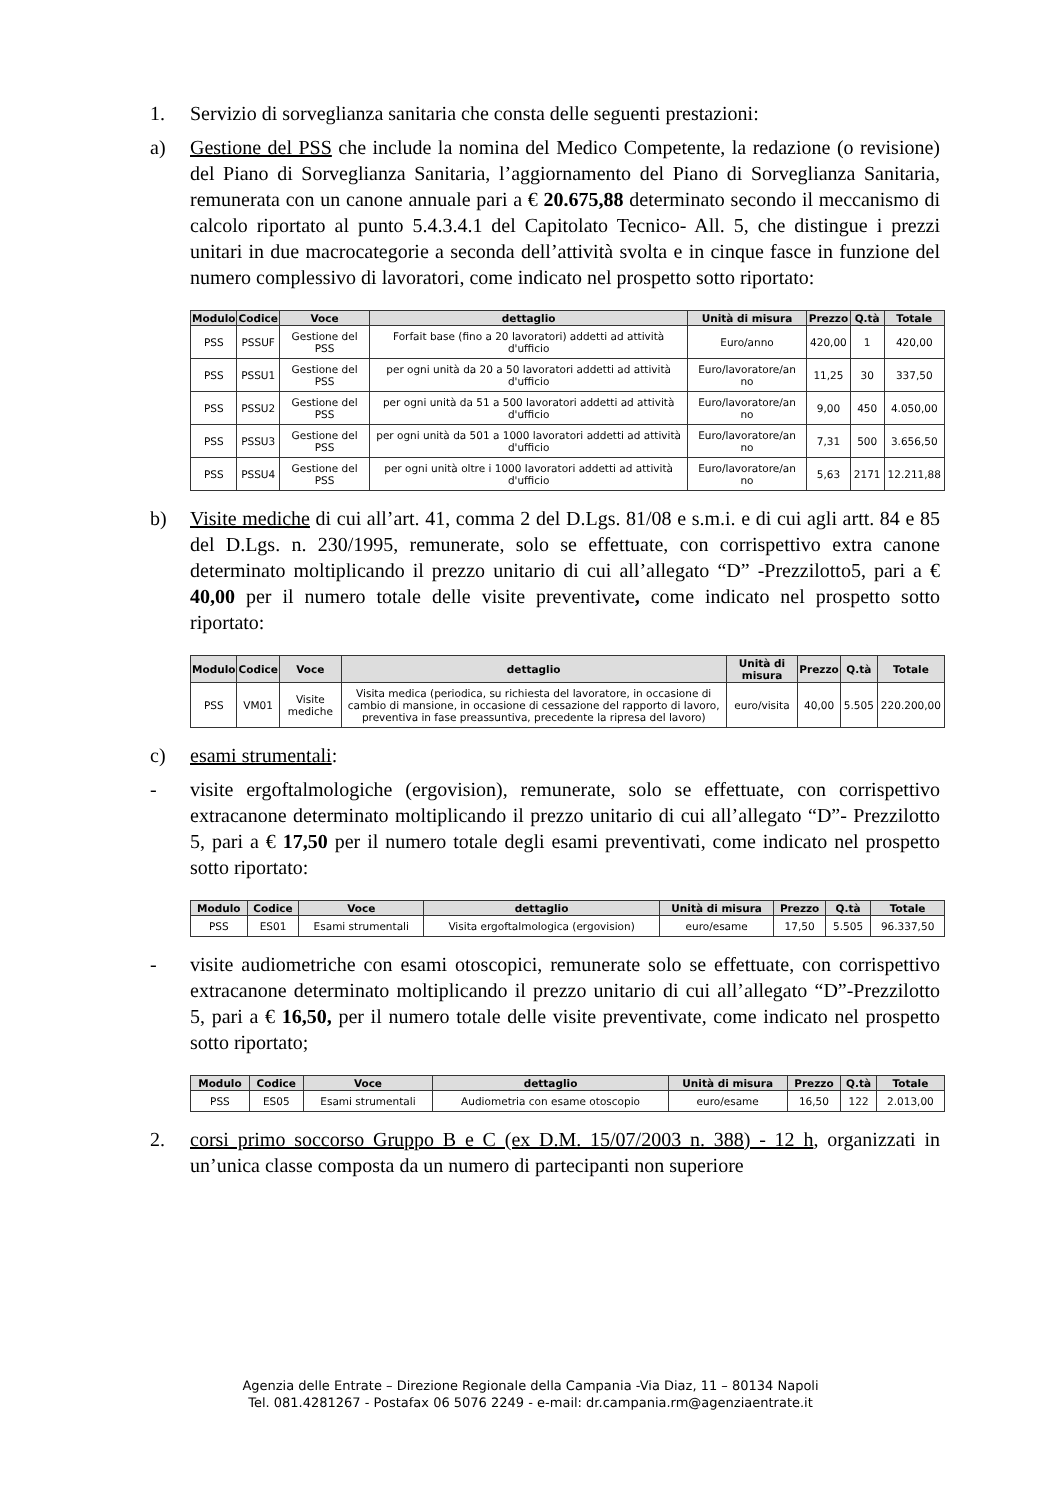1. Servizio di sorveglianza sanitaria che consta delle seguenti prestazioni:
a) Gestione del PSS che include la nomina del Medico Competente, la redazione (o revisione) del Piano di Sorveglianza Sanitaria, l’aggiornamento del Piano di Sorveglianza Sanitaria, remunerata con un canone annuale pari a € 20.675,88 determinato secondo il meccanismo di calcolo riportato al punto 5.4.3.4.1 del Capitolato Tecnico- All. 5, che distingue i prezzi unitari in due macrocategorie a seconda dell’attività svolta e in cinque fasce in funzione del numero complessivo di lavoratori, come indicato nel prospetto sotto riportato:
| Modulo | Codice | Voce | dettaglio | Unità di misura | Prezzo | Q.tà | Totale |
| --- | --- | --- | --- | --- | --- | --- | --- |
| PSS | PSSUF | Gestione del PSS | Forfait base (fino a 20 lavoratori) addetti ad attività d'ufficio | Euro/anno | 420,00 | 1 | 420,00 |
| PSS | PSSU1 | Gestione del PSS | per ogni unità da 20 a 50 lavoratori addetti ad attività d'ufficio | Euro/lavoratore/an no | 11,25 | 30 | 337,50 |
| PSS | PSSU2 | Gestione del PSS | per ogni unità da 51 a 500 lavoratori addetti ad attività d'ufficio | Euro/lavoratore/an no | 9,00 | 450 | 4.050,00 |
| PSS | PSSU3 | Gestione del PSS | per ogni unità da 501 a 1000 lavoratori addetti ad attività d'ufficio | Euro/lavoratore/an no | 7,31 | 500 | 3.656,50 |
| PSS | PSSU4 | Gestione del PSS | per ogni unità oltre i 1000 lavoratori addetti ad attività d'ufficio | Euro/lavoratore/an no | 5,63 | 2171 | 12.211,88 |
b) Visite mediche di cui all’art. 41, comma 2 del D.Lgs. 81/08 e s.m.i. e di cui agli artt. 84 e 85 del D.Lgs. n. 230/1995, remunerate, solo se effettuate, con corrispettivo extra canone determinato moltiplicando il prezzo unitario di cui all’allegato “D” -Prezzilotto5, pari a € 40,00 per il numero totale delle visite preventivate, come indicato nel prospetto sotto riportato:
| Modulo | Codice | Voce | dettaglio | Unità di misura | Prezzo | Q.tà | Totale |
| --- | --- | --- | --- | --- | --- | --- | --- |
| PSS | VM01 | Visite mediche | Visita medica (periodica, su richiesta del lavoratore, in occasione di cambio di mansione, in occasione di cessazione del rapporto di lavoro, preventiva in fase preassuntiva, precedente la ripresa del lavoro) | euro/visita | 40,00 | 5.505 | 220.200,00 |
c) esami strumentali:
- visite ergoftalmologiche (ergovision), remunerate, solo se effettuate, con corrispettivo extracanone determinato moltiplicando il prezzo unitario di cui all’allegato “D”- Prezzilotto 5, pari a € 17,50 per il numero totale degli esami preventivati, come indicato nel prospetto sotto riportato:
| Modulo | Codice | Voce | dettaglio | Unità di misura | Prezzo | Q.tà | Totale |
| --- | --- | --- | --- | --- | --- | --- | --- |
| PSS | ES01 | Esami strumentali | Visita ergoftalmologica (ergovision) | euro/esame | 17,50 | 5.505 | 96.337,50 |
- visite audiometriche con esami otoscopici, remunerate solo se effettuate, con corrispettivo extracanone determinato moltiplicando il prezzo unitario di cui all’allegato “D”-Prezzilotto 5, pari a € 16,50, per il numero totale delle visite preventivate, come indicato nel prospetto sotto riportato;
| Modulo | Codice | Voce | dettaglio | Unità di misura | Prezzo | Q.tà | Totale |
| --- | --- | --- | --- | --- | --- | --- | --- |
| PSS | ES05 | Esami strumentali | Audiometria con esame otoscopio | euro/esame | 16,50 | 122 | 2.013,00 |
2. corsi primo soccorso Gruppo B e C (ex D.M. 15/07/2003 n. 388) - 12 h, organizzati in un’unica classe composta da un numero di partecipanti non superiore
Agenzia delle Entrate – Direzione Regionale della Campania -Via Diaz, 11 – 80134 Napoli
Tel. 081.4281267 - Postafax 06 5076 2249 - e-mail: dr.campania.rm@agenziaentrate.it